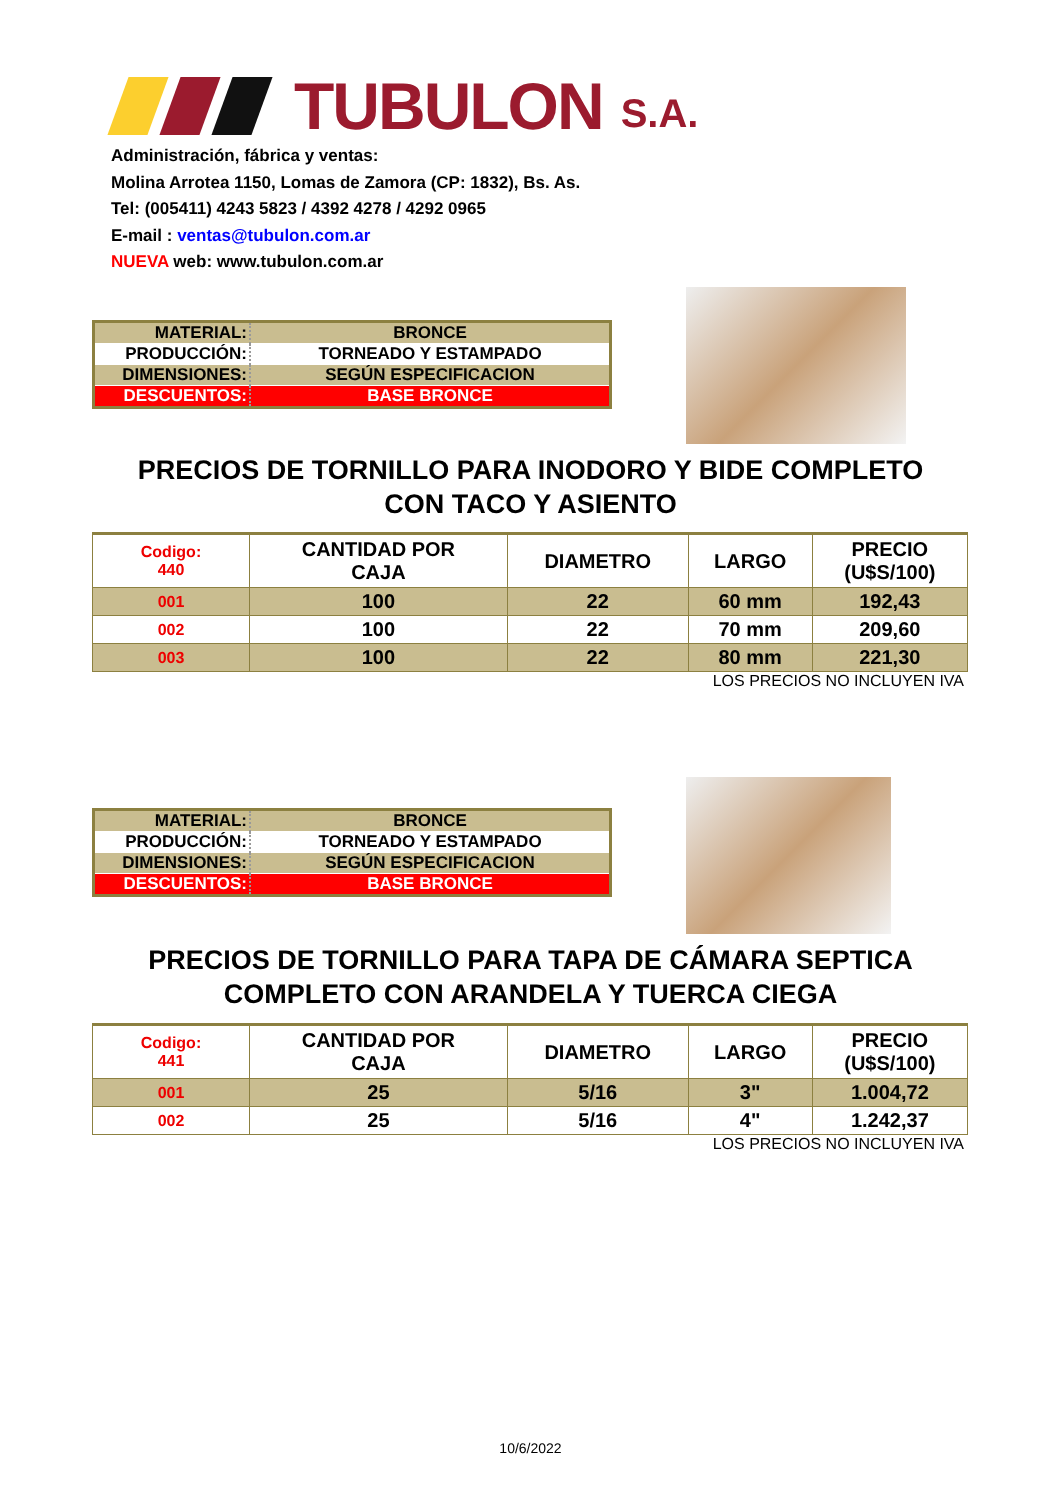TUBULON S.A.
Administración, fábrica y ventas:
Molina Arrotea 1150, Lomas de Zamora (CP: 1832), Bs. As.
Tel: (005411) 4243 5823 / 4392 4278 / 4292 0965
E-mail : ventas@tubulon.com.ar
NUEVA web: www.tubulon.com.ar
| MATERIAL: | BRONCE |
| PRODUCCIÓN: | TORNEADO Y ESTAMPADO |
| DIMENSIONES: | SEGÚN ESPECIFICACION |
| DESCUENTOS: | BASE BRONCE |
PRECIOS DE TORNILLO PARA INODORO Y BIDE COMPLETO
CON TACO Y ASIENTO
| Codigo: 440 | CANTIDAD POR CAJA | DIAMETRO | LARGO | PRECIO (U$S/100) |
| --- | --- | --- | --- | --- |
| 001 | 100 | 22 | 60 mm | 192,43 |
| 002 | 100 | 22 | 70 mm | 209,60 |
| 003 | 100 | 22 | 80 mm | 221,30 |
LOS PRECIOS NO INCLUYEN IVA
| MATERIAL: | BRONCE |
| PRODUCCIÓN: | TORNEADO Y ESTAMPADO |
| DIMENSIONES: | SEGÚN ESPECIFICACION |
| DESCUENTOS: | BASE BRONCE |
PRECIOS DE TORNILLO PARA TAPA DE CÁMARA SEPTICA
COMPLETO CON ARANDELA Y TUERCA CIEGA
| Codigo: 441 | CANTIDAD POR CAJA | DIAMETRO | LARGO | PRECIO (U$S/100) |
| --- | --- | --- | --- | --- |
| 001 | 25 | 5/16 | 3" | 1.004,72 |
| 002 | 25 | 5/16 | 4" | 1.242,37 |
LOS PRECIOS NO INCLUYEN IVA
10/6/2022